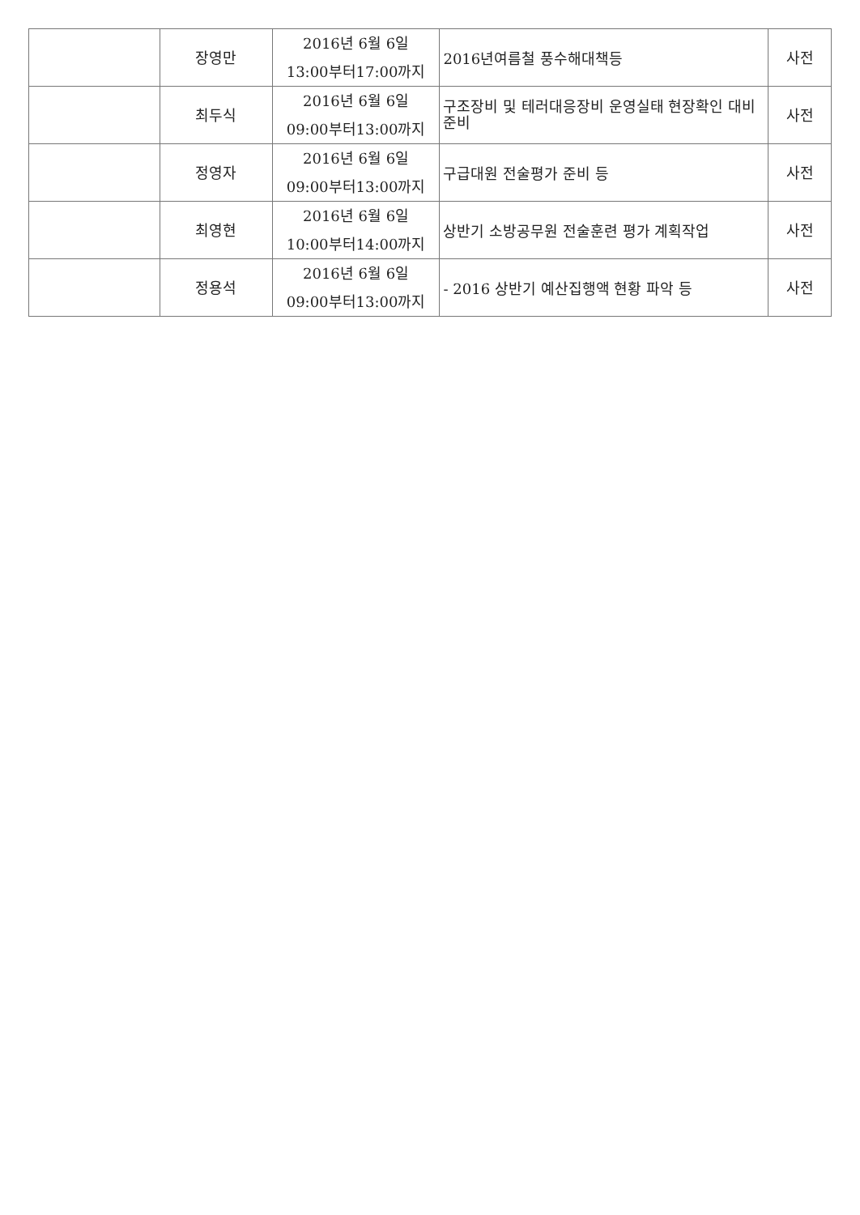| | 장영만 | 2016년 6월 6일 13:00부터17:00까지 | 2016년여름철 풍수해대책등 | 사전 |
| | 최두식 | 2016년 6월 6일 09:00부터13:00까지 | 구조장비 및 테러대응장비 운영실태 현장확인 대비 준비 | 사전 |
| | 정영자 | 2016년 6월 6일 09:00부터13:00까지 | 구급대원 전술평가 준비 등 | 사전 |
| | 최영현 | 2016년 6월 6일 10:00부터14:00까지 | 상반기 소방공무원 전술훈련 평가 계획작업 | 사전 |
| | 정용석 | 2016년 6월 6일 09:00부터13:00까지 | - 2016 상반기 예산집행액 현황 파악 등 | 사전 |